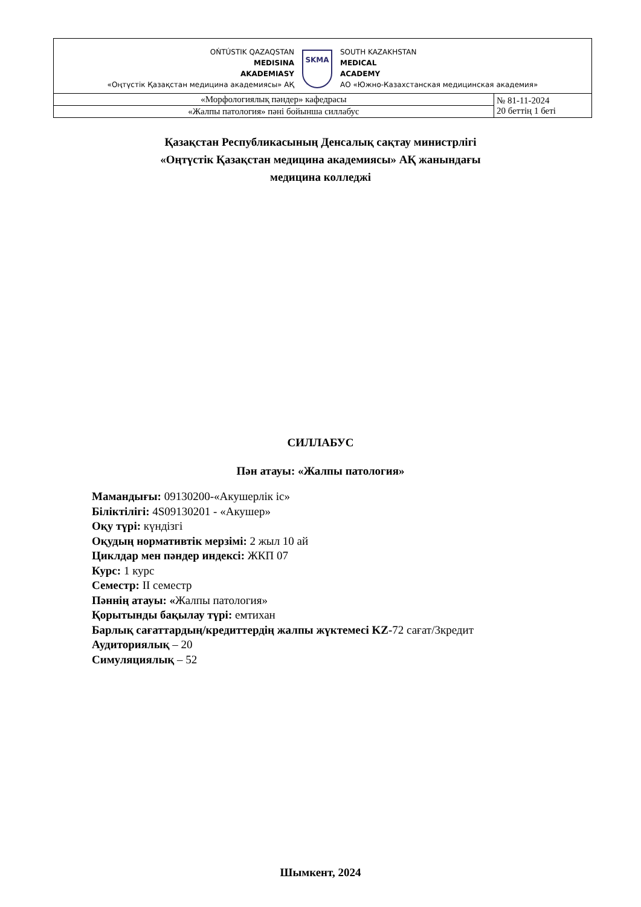| OŃTÚSTIK QAZAQSTAN MEDISINA AKADEMIASY «Оңтүстік Қазақстан медицина академиясы» АҚ SKMA SOUTH KAZAKHSTAN MEDICAL ACADEMY АО «Южно-Казахстанская медицинская академия» | |
| «Морфологиялық пәндер» кафедрасы | № 81-11-2024 20 беттің 1 беті |
| «Жалпы патология» пәні бойынша силлабус | |
Қазақстан Республикасының Денсалық сақтау министрлігі
«Оңтүстік Қазақстан медицина академиясы» АҚ жанындағы
медицина колледжі
СИЛЛАБУС
Пән атауы: «Жалпы патология»
Мамандығы: 09130200-«Акушерлік іс»
Біліктілігі: 4S09130201 - «Акушер»
Оқу түрі: күндізгі
Оқудың нормативтік мерзімі: 2 жыл 10 ай
Циклдар мен пәндер индексі: ЖКП 07
Курс: 1 курс
Семестр: II семестр
Пәннің атауы: «Жалпы патология»
Қорытынды бақылау түрі: емтихан
Барлық сағаттардың/кредиттердің жалпы жүктемесі KZ-72 сағат/3кредит
Аудиториялық – 20
Симуляциялық – 52
Шымкент, 2024